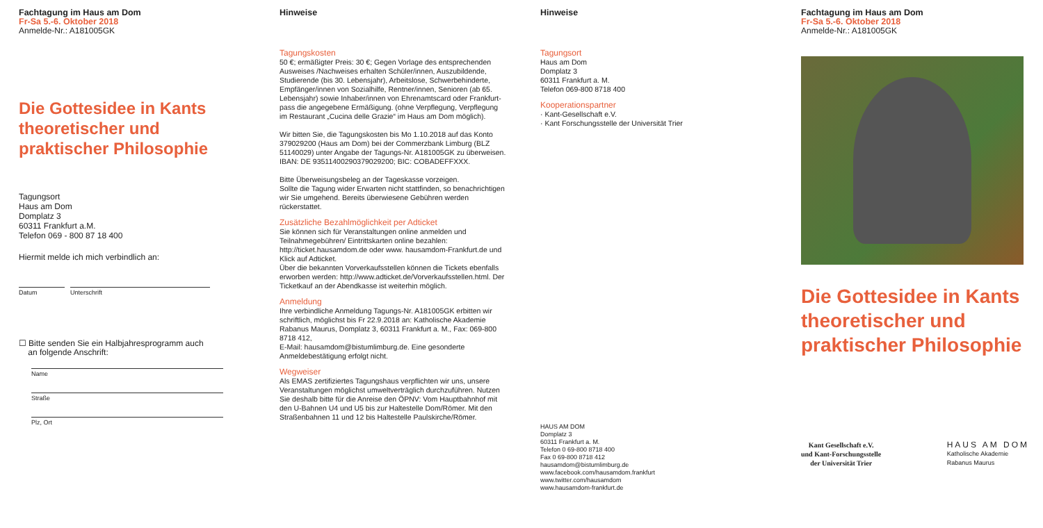Fachtagung im Haus am Dom
Fr-Sa 5.-6. Oktober 2018
Anmelde-Nr.: A181005GK
Die Gottesidee in Kants theoretischer und praktischer Philosophie
Tagungsort
Haus am Dom
Domplatz 3
60311 Frankfurt a.M.
Telefon 069 - 800 87 18 400
Hiermit melde ich mich verbindlich an:
Datum Unterschrift
☐ Bitte senden Sie ein Halbjahresprogramm auch
an folgende Anschrift:
Name
Straße
Plz, Ort
Hinweise
Tagungskosten
50 €; ermäßigter Preis: 30 €; Gegen Vorlage des entsprechenden Ausweises /Nachweises erhalten Schüler/innen, Auszubildende, Studierende (bis 30. Lebensjahr), Arbeitslose, Schwerbehinderte, Empfänger/innen von Sozialhilfe, Rentner/innen, Senioren (ab 65. Lebensjahr) sowie Inhaber/innen von Ehrenamtscard oder Frankfurt-pass die angegebene Ermäßigung. (ohne Verpflegung, Verpflegung im Restaurant „Cucina delle Grazie“ im Haus am Dom möglich).
Wir bitten Sie, die Tagungskosten bis Mo 1.10.2018 auf das Konto 379029200 (Haus am Dom) bei der Commerzbank Limburg (BLZ 51140029) unter Angabe der Tagungs-Nr. A181005GK zu überweisen. IBAN: DE 93511400290379029200; BIC: COBADEFFXXX.
Bitte Überweisungsbeleg an der Tageskasse vorzeigen.
Sollte die Tagung wider Erwarten nicht stattfinden, so benachrichtigen wir Sie umgehend. Bereits überwiesene Gebühren werden rückerstattet.
Zusätzliche Bezahlmöglichkeit per Adticket
Sie können sich für Veranstaltungen online anmelden und Teilnahmegebühren/ Eintrittskarten online bezahlen: http://ticket.hausamdom.de oder www. hausamdom-Frankfurt.de und Klick auf Adticket.
Über die bekannten Vorverkaufsstellen können die Tickets ebenfalls erworben werden: http://www.adticket.de/Vorverkaufsstellen.html. Der Ticketkauf an der Abendkasse ist weiterhin möglich.
Anmeldung
Ihre verbindliche Anmeldung Tagungs-Nr. A181005GK erbitten wir schriftlich, möglichst bis Fr 22.9.2018 an: Katholische Akademie Rabanus Maurus, Domplatz 3, 60311 Frankfurt a. M., Fax: 069-800 8718 412,
E-Mail: hausamdom@bistumlimburg.de. Eine gesonderte Anmeldebestätigung erfolgt nicht.
Wegweiser
Als EMAS zertifiziertes Tagungshaus verpflichten wir uns, unsere Veranstaltungen möglichst umweltverträglich durchzuführen. Nutzen Sie deshalb bitte für die Anreise den ÖPNV: Vom Hauptbahnhof mit den U-Bahnen U4 und U5 bis zur Haltestelle Dom/Römer. Mit den Straßenbahnen 11 und 12 bis Haltestelle Paulskirche/Römer.
Hinweise
Tagungsort
Haus am Dom
Domplatz 3
60311 Frankfurt a. M.
Telefon 069-800 8718 400
Kooperationspartner
· Kant-Gesellschaft e.V.
· Kant Forschungsstelle der Universität Trier
HAUS AM DOM
Domplatz 3
60311 Frankfurt a. M.
Telefon 0 69-800 8718 400
Fax 0 69-800 8718 412
hausamdom@bistumlimburg.de
www.facebook.com/hausamdom.frankfurt
www.twitter.com/hausamdom
www.hausamdom-frankfurt.de
Fachtagung im Haus am Dom
Fr-Sa 5.-6. Oktober 2018
Anmelde-Nr.: A181005GK
Die Gottesidee in Kants theoretischer und praktischer Philosophie
Kant Gesellschaft e.V.
und Kant-Forschungsstelle
der Universität Trier
HAUS AM DOM
Katholische Akademie
Rabanus Maurus